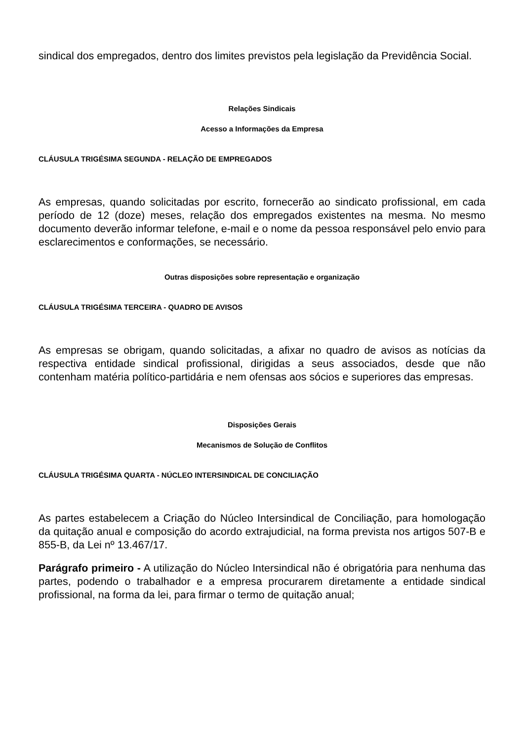sindical dos empregados, dentro dos limites previstos pela legislação da Previdência Social.
Relações Sindicais
Acesso a Informações da Empresa
CLÁUSULA TRIGÉSIMA SEGUNDA - RELAÇÃO DE EMPREGADOS
As empresas, quando solicitadas por escrito, fornecerão ao sindicato profissional, em cada período de 12 (doze) meses, relação dos empregados existentes na mesma. No mesmo documento deverão informar telefone, e-mail e o nome da pessoa responsável pelo envio para esclarecimentos e conformações, se necessário.
Outras disposições sobre representação e organização
CLÁUSULA TRIGÉSIMA TERCEIRA - QUADRO DE AVISOS
As empresas se obrigam, quando solicitadas, a afixar no quadro de avisos as notícias da respectiva entidade sindical profissional, dirigidas a seus associados, desde que não contenham matéria político-partidária e nem ofensas aos sócios e superiores das empresas.
Disposições Gerais
Mecanismos de Solução de Conflitos
CLÁUSULA TRIGÉSIMA QUARTA - NÚCLEO INTERSINDICAL DE CONCILIAÇÃO
As partes estabelecem a Criação do Núcleo Intersindical de Conciliação, para homologação da quitação anual e composição do acordo extrajudicial, na forma prevista nos artigos 507-B e 855-B, da Lei nº 13.467/17.
Parágrafo primeiro - A utilização do Núcleo Intersindical não é obrigatória para nenhuma das partes, podendo o trabalhador e a empresa procurarem diretamente a entidade sindical profissional, na forma da lei, para firmar o termo de quitação anual;